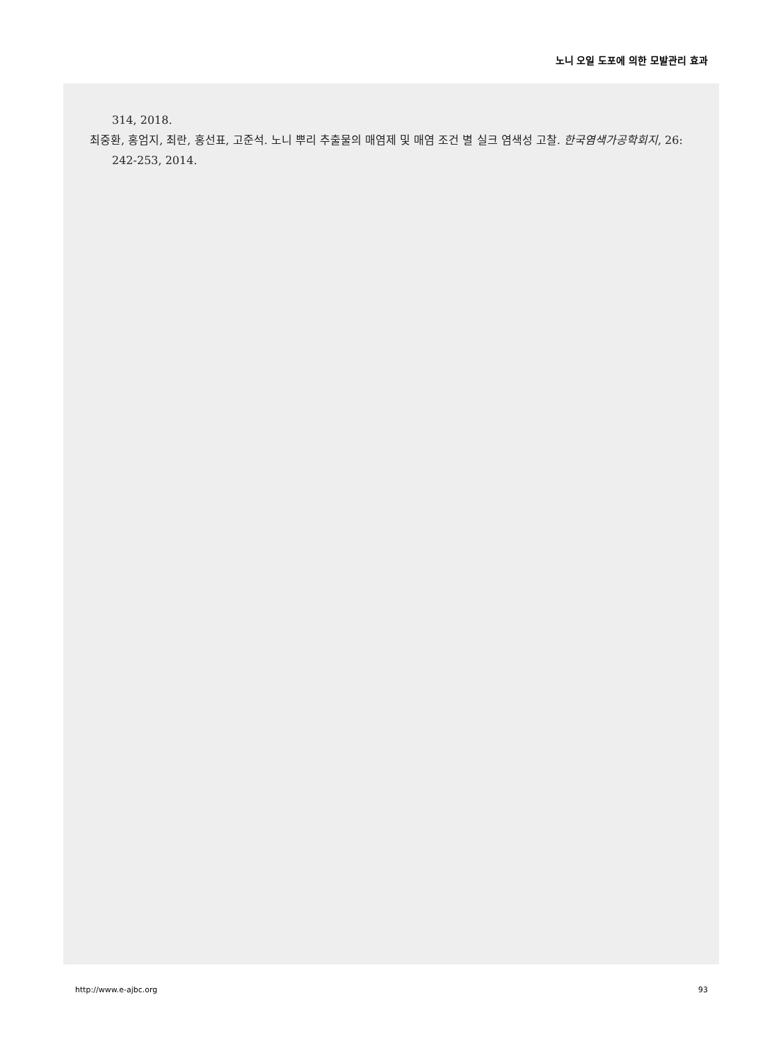노니 오일 도포에 의한 모발관리 효과
314, 2018.
최중환, 홍엄지, 최란, 홍선표, 고준석. 노니 뿌리 추출물의 매염제 및 매염 조건 별 실크 염색성 고찰. 한국염색가공학회지, 26: 242-253, 2014.
http://www.e-ajbc.org 93